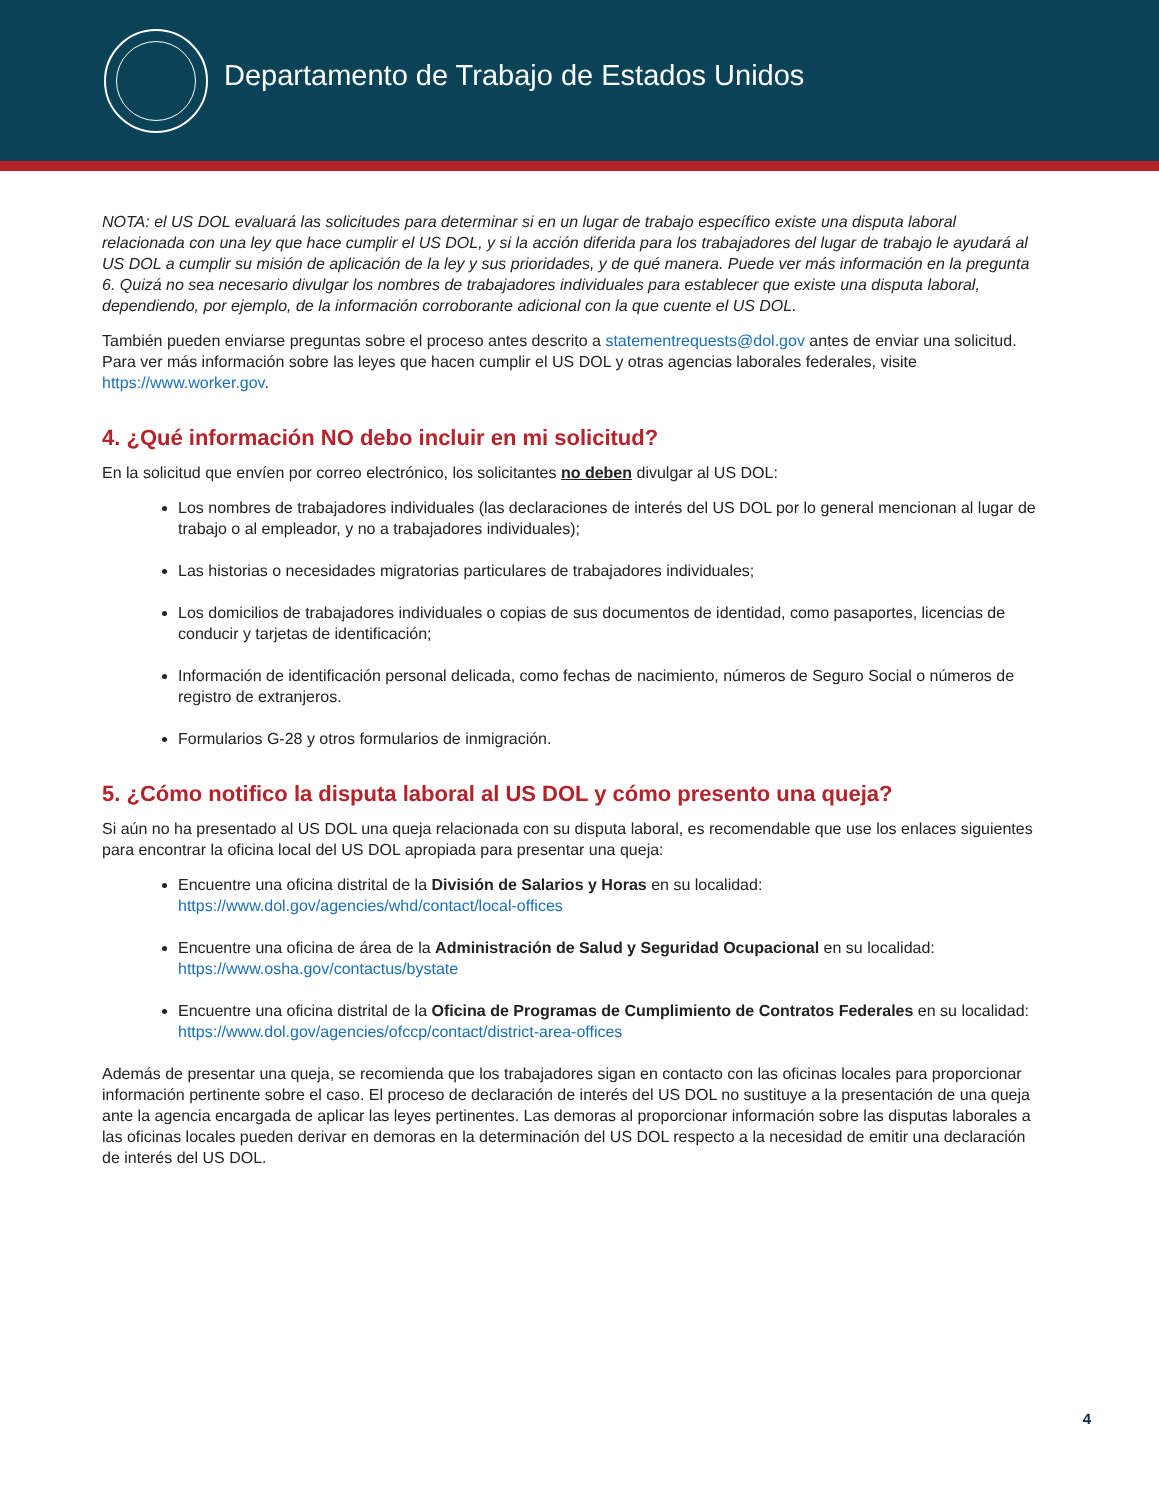Departamento de Trabajo de Estados Unidos
NOTA: el US DOL evaluará las solicitudes para determinar si en un lugar de trabajo específico existe una disputa laboral relacionada con una ley que hace cumplir el US DOL, y si la acción diferida para los trabajadores del lugar de trabajo le ayudará al US DOL a cumplir su misión de aplicación de la ley y sus prioridades, y de qué manera. Puede ver más información en la pregunta 6. Quizá no sea necesario divulgar los nombres de trabajadores individuales para establecer que existe una disputa laboral, dependiendo, por ejemplo, de la información corroborante adicional con la que cuente el US DOL.
También pueden enviarse preguntas sobre el proceso antes descrito a statementrequests@dol.gov antes de enviar una solicitud. Para ver más información sobre las leyes que hacen cumplir el US DOL y otras agencias laborales federales, visite https://www.worker.gov.
4. ¿Qué información NO debo incluir en mi solicitud?
En la solicitud que envíen por correo electrónico, los solicitantes no deben divulgar al US DOL:
Los nombres de trabajadores individuales (las declaraciones de interés del US DOL por lo general mencionan al lugar de trabajo o al empleador, y no a trabajadores individuales);
Las historias o necesidades migratorias particulares de trabajadores individuales;
Los domicilios de trabajadores individuales o copias de sus documentos de identidad, como pasaportes, licencias de conducir y tarjetas de identificación;
Información de identificación personal delicada, como fechas de nacimiento, números de Seguro Social o números de registro de extranjeros.
Formularios G-28 y otros formularios de inmigración.
5. ¿Cómo notifico la disputa laboral al US DOL y cómo presento una queja?
Si aún no ha presentado al US DOL una queja relacionada con su disputa laboral, es recomendable que use los enlaces siguientes para encontrar la oficina local del US DOL apropiada para presentar una queja:
Encuentre una oficina distrital de la División de Salarios y Horas en su localidad: https://www.dol.gov/agencies/whd/contact/local-offices
Encuentre una oficina de área de la Administración de Salud y Seguridad Ocupacional en su localidad: https://www.osha.gov/contactus/bystate
Encuentre una oficina distrital de la Oficina de Programas de Cumplimiento de Contratos Federales en su localidad: https://www.dol.gov/agencies/ofccp/contact/district-area-offices
Además de presentar una queja, se recomienda que los trabajadores sigan en contacto con las oficinas locales para proporcionar información pertinente sobre el caso. El proceso de declaración de interés del US DOL no sustituye a la presentación de una queja ante la agencia encargada de aplicar las leyes pertinentes. Las demoras al proporcionar información sobre las disputas laborales a las oficinas locales pueden derivar en demoras en la determinación del US DOL respecto a la necesidad de emitir una declaración de interés del US DOL.
4